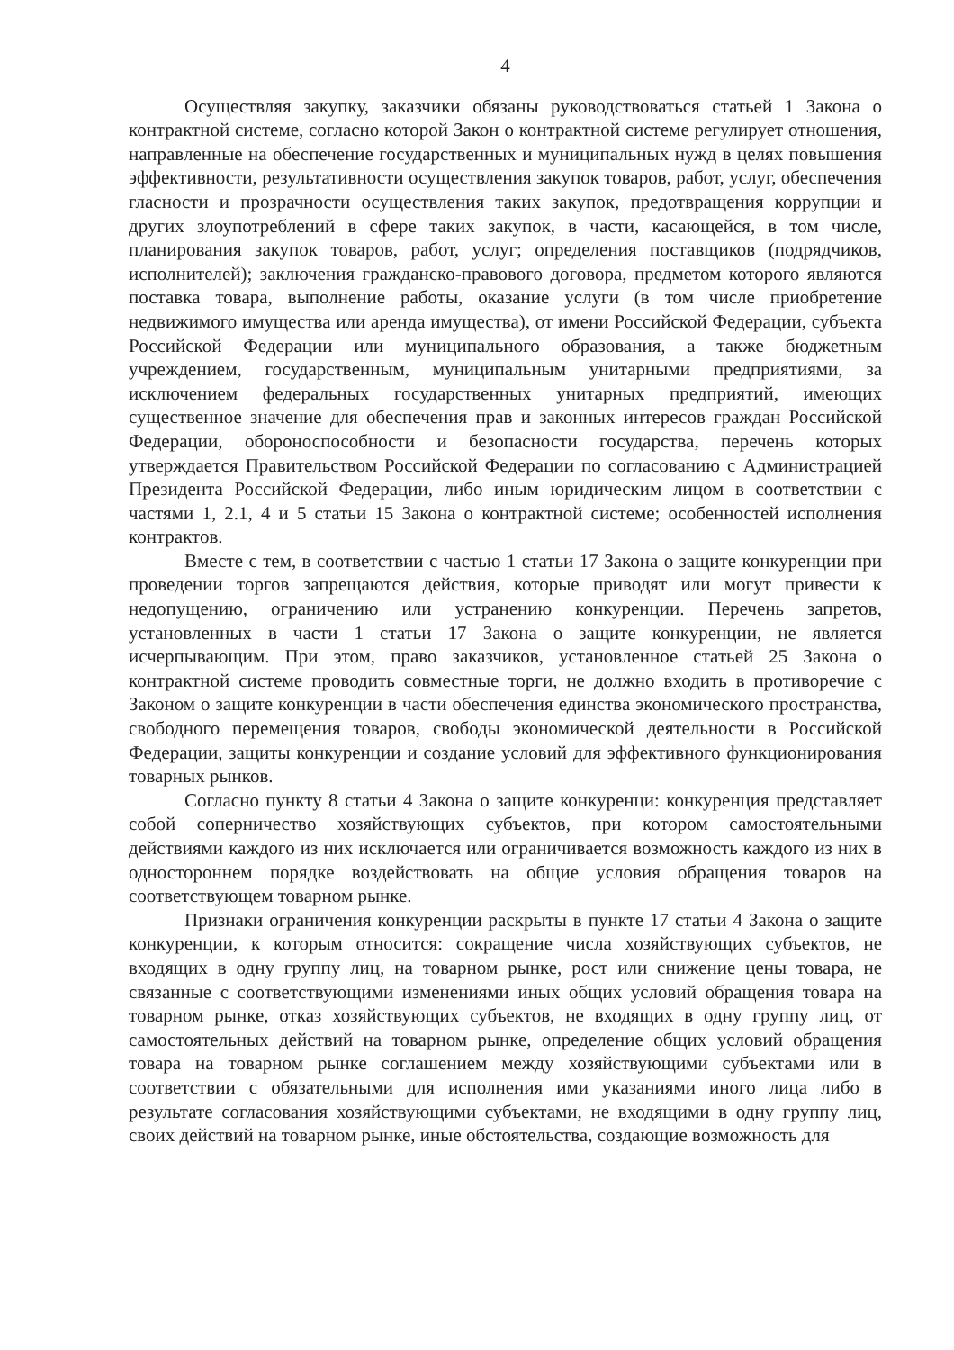4
Осуществляя закупку, заказчики обязаны руководствоваться статьей 1 Закона о контрактной системе, согласно которой Закон о контрактной системе регулирует отношения, направленные на обеспечение государственных и муниципальных нужд в целях повышения эффективности, результативности осуществления закупок товаров, работ, услуг, обеспечения гласности и прозрачности осуществления таких закупок, предотвращения коррупции и других злоупотреблений в сфере таких закупок, в части, касающейся, в том числе, планирования закупок товаров, работ, услуг; определения поставщиков (подрядчиков, исполнителей); заключения гражданско-правового договора, предметом которого являются поставка товара, выполнение работы, оказание услуги (в том числе приобретение недвижимого имущества или аренда имущества), от имени Российской Федерации, субъекта Российской Федерации или муниципального образования, а также бюджетным учреждением, государственным, муниципальным унитарными предприятиями, за исключением федеральных государственных унитарных предприятий, имеющих существенное значение для обеспечения прав и законных интересов граждан Российской Федерации, обороноспособности и безопасности государства, перечень которых утверждается Правительством Российской Федерации по согласованию с Администрацией Президента Российской Федерации, либо иным юридическим лицом в соответствии с частями 1, 2.1, 4 и 5 статьи 15 Закона о контрактной системе; особенностей исполнения контрактов.
Вместе с тем, в соответствии с частью 1 статьи 17 Закона о защите конкуренции при проведении торгов запрещаются действия, которые приводят или могут привести к недопущению, ограничению или устранению конкуренции. Перечень запретов, установленных в части 1 статьи 17 Закона о защите конкуренции, не является исчерпывающим. При этом, право заказчиков, установленное статьей 25 Закона о контрактной системе проводить совместные торги, не должно входить в противоречие с Законом о защите конкуренции в части обеспечения единства экономического пространства, свободного перемещения товаров, свободы экономической деятельности в Российской Федерации, защиты конкуренции и создание условий для эффективного функционирования товарных рынков.
Согласно пункту 8 статьи 4 Закона о защите конкуренци: конкуренция представляет собой соперничество хозяйствующих субъектов, при котором самостоятельными действиями каждого из них исключается или ограничивается возможность каждого из них в одностороннем порядке воздействовать на общие условия обращения товаров на соответствующем товарном рынке.
Признаки ограничения конкуренции раскрыты в пункте 17 статьи 4 Закона о защите конкуренции, к которым относится: сокращение числа хозяйствующих субъектов, не входящих в одну группу лиц, на товарном рынке, рост или снижение цены товара, не связанные с соответствующими изменениями иных общих условий обращения товара на товарном рынке, отказ хозяйствующих субъектов, не входящих в одну группу лиц, от самостоятельных действий на товарном рынке, определение общих условий обращения товара на товарном рынке соглашением между хозяйствующими субъектами или в соответствии с обязательными для исполнения ими указаниями иного лица либо в результате согласования хозяйствующими субъектами, не входящими в одну группу лиц, своих действий на товарном рынке, иные обстоятельства, создающие возможность для